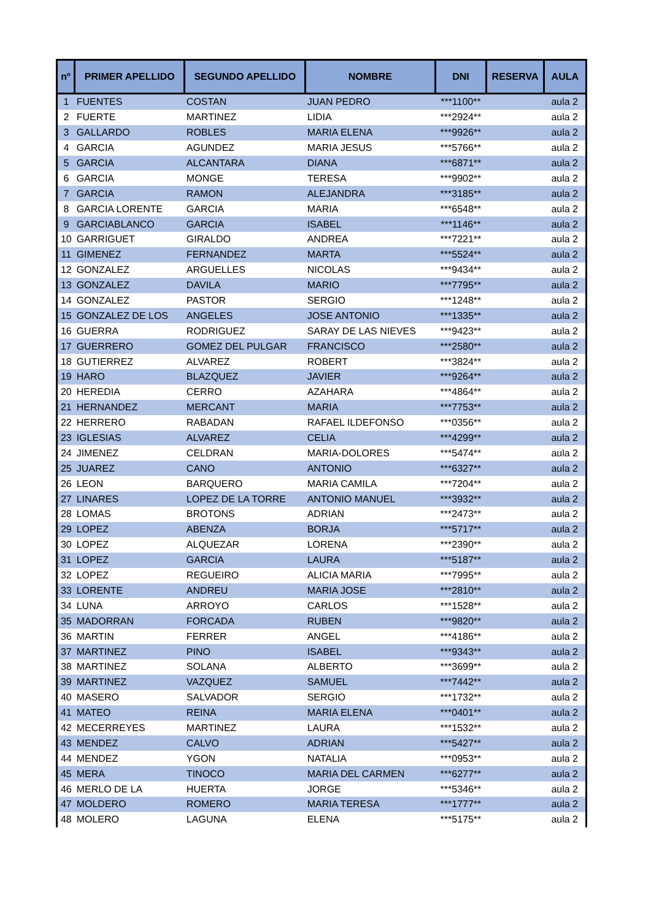| nº | PRIMER APELLIDO | SEGUNDO APELLIDO | NOMBRE | DNI | RESERVA | AULA |
| --- | --- | --- | --- | --- | --- | --- |
| 1 | FUENTES | COSTAN | JUAN PEDRO | ***1100** | | aula 2 |
| 2 | FUERTE | MARTINEZ | LIDIA | ***2924** | | aula 2 |
| 3 | GALLARDO | ROBLES | MARIA ELENA | ***9926** | | aula 2 |
| 4 | GARCIA | AGUNDEZ | MARIA JESUS | ***5766** | | aula 2 |
| 5 | GARCIA | ALCANTARA | DIANA | ***6871** | | aula 2 |
| 6 | GARCIA | MONGE | TERESA | ***9902** | | aula 2 |
| 7 | GARCIA | RAMON | ALEJANDRA | ***3185** | | aula 2 |
| 8 | GARCIA LORENTE | GARCIA | MARIA | ***6548** | | aula 2 |
| 9 | GARCIABLANCO | GARCIA | ISABEL | ***1146** | | aula 2 |
| 10 | GARRIGUET | GIRALDO | ANDREA | ***7221** | | aula 2 |
| 11 | GIMENEZ | FERNANDEZ | MARTA | ***5524** | | aula 2 |
| 12 | GONZALEZ | ARGUELLES | NICOLAS | ***9434** | | aula 2 |
| 13 | GONZALEZ | DAVILA | MARIO | ***7795** | | aula 2 |
| 14 | GONZALEZ | PASTOR | SERGIO | ***1248** | | aula 2 |
| 15 | GONZALEZ DE LOS | ANGELES | JOSE ANTONIO | ***1335** | | aula 2 |
| 16 | GUERRA | RODRIGUEZ | SARAY DE LAS NIEVES | ***9423** | | aula 2 |
| 17 | GUERRERO | GOMEZ DEL PULGAR | FRANCISCO | ***2580** | | aula 2 |
| 18 | GUTIERREZ | ALVAREZ | ROBERT | ***3824** | | aula 2 |
| 19 | HARO | BLAZQUEZ | JAVIER | ***9264** | | aula 2 |
| 20 | HEREDIA | CERRO | AZAHARA | ***4864** | | aula 2 |
| 21 | HERNANDEZ | MERCANT | MARIA | ***7753** | | aula 2 |
| 22 | HERRERO | RABADAN | RAFAEL ILDEFONSO | ***0356** | | aula 2 |
| 23 | IGLESIAS | ALVAREZ | CELIA | ***4299** | | aula 2 |
| 24 | JIMENEZ | CELDRAN | MARIA-DOLORES | ***5474** | | aula 2 |
| 25 | JUAREZ | CANO | ANTONIO | ***6327** | | aula 2 |
| 26 | LEON | BARQUERO | MARIA CAMILA | ***7204** | | aula 2 |
| 27 | LINARES | LOPEZ DE LA TORRE | ANTONIO MANUEL | ***3932** | | aula 2 |
| 28 | LOMAS | BROTONS | ADRIAN | ***2473** | | aula 2 |
| 29 | LOPEZ | ABENZA | BORJA | ***5717** | | aula 2 |
| 30 | LOPEZ | ALQUEZAR | LORENA | ***2390** | | aula 2 |
| 31 | LOPEZ | GARCIA | LAURA | ***5187** | | aula 2 |
| 32 | LOPEZ | REGUEIRO | ALICIA MARIA | ***7995** | | aula 2 |
| 33 | LORENTE | ANDREU | MARIA JOSE | ***2810** | | aula 2 |
| 34 | LUNA | ARROYO | CARLOS | ***1528** | | aula 2 |
| 35 | MADORRAN | FORCADA | RUBEN | ***9820** | | aula 2 |
| 36 | MARTIN | FERRER | ANGEL | ***4186** | | aula 2 |
| 37 | MARTINEZ | PINO | ISABEL | ***9343** | | aula 2 |
| 38 | MARTINEZ | SOLANA | ALBERTO | ***3699** | | aula 2 |
| 39 | MARTINEZ | VAZQUEZ | SAMUEL | ***7442** | | aula 2 |
| 40 | MASERO | SALVADOR | SERGIO | ***1732** | | aula 2 |
| 41 | MATEO | REINA | MARIA ELENA | ***0401** | | aula 2 |
| 42 | MECERREYES | MARTINEZ | LAURA | ***1532** | | aula 2 |
| 43 | MENDEZ | CALVO | ADRIAN | ***5427** | | aula 2 |
| 44 | MENDEZ | YGON | NATALIA | ***0953** | | aula 2 |
| 45 | MERA | TINOCO | MARIA DEL CARMEN | ***6277** | | aula 2 |
| 46 | MERLO DE LA | HUERTA | JORGE | ***5346** | | aula 2 |
| 47 | MOLDERO | ROMERO | MARIA TERESA | ***1777** | | aula 2 |
| 48 | MOLERO | LAGUNA | ELENA | ***5175** | | aula 2 |